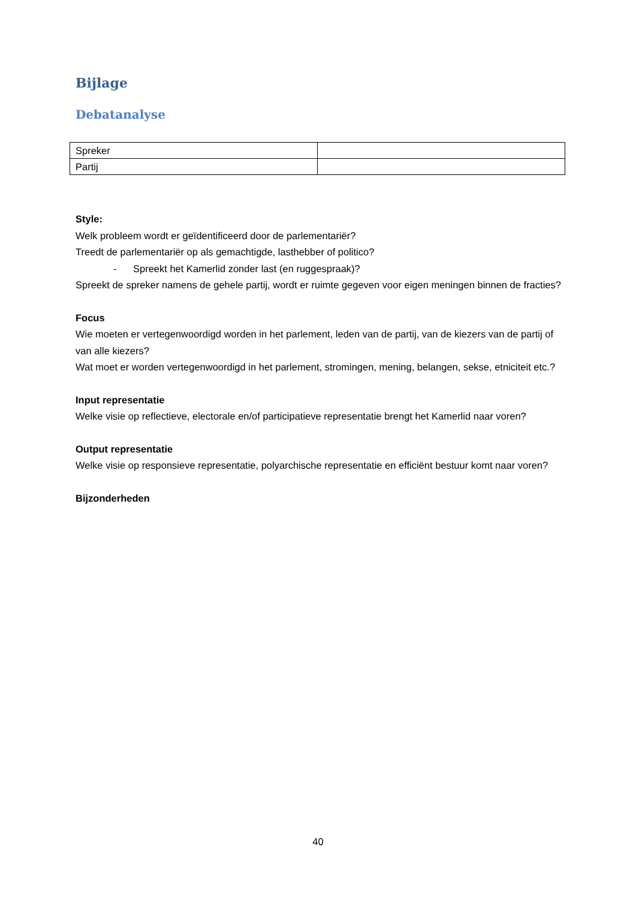Bijlage
Debatanalyse
| Spreker | |
| Partij | |
Style:
Welk probleem wordt er geïdentificeerd door de parlementariër?
Treedt de parlementariër op als gemachtigde, lasthebber of politico?
- Spreekt het Kamerlid zonder last (en ruggespraak)?
Spreekt de spreker namens de gehele partij, wordt er ruimte gegeven voor eigen meningen binnen de fracties?
Focus
Wie moeten er vertegenwoordigd worden in het parlement, leden van de partij, van de kiezers van de partij of van alle kiezers?
Wat moet er worden vertegenwoordigd in het parlement, stromingen, mening, belangen, sekse, etniciteit etc.?
Input representatie
Welke visie op reflectieve, electorale en/of participatieve representatie brengt het Kamerlid naar voren?
Output representatie
Welke visie op responsieve representatie, polyarchische representatie en efficiënt bestuur komt naar voren?
Bijzonderheden
40